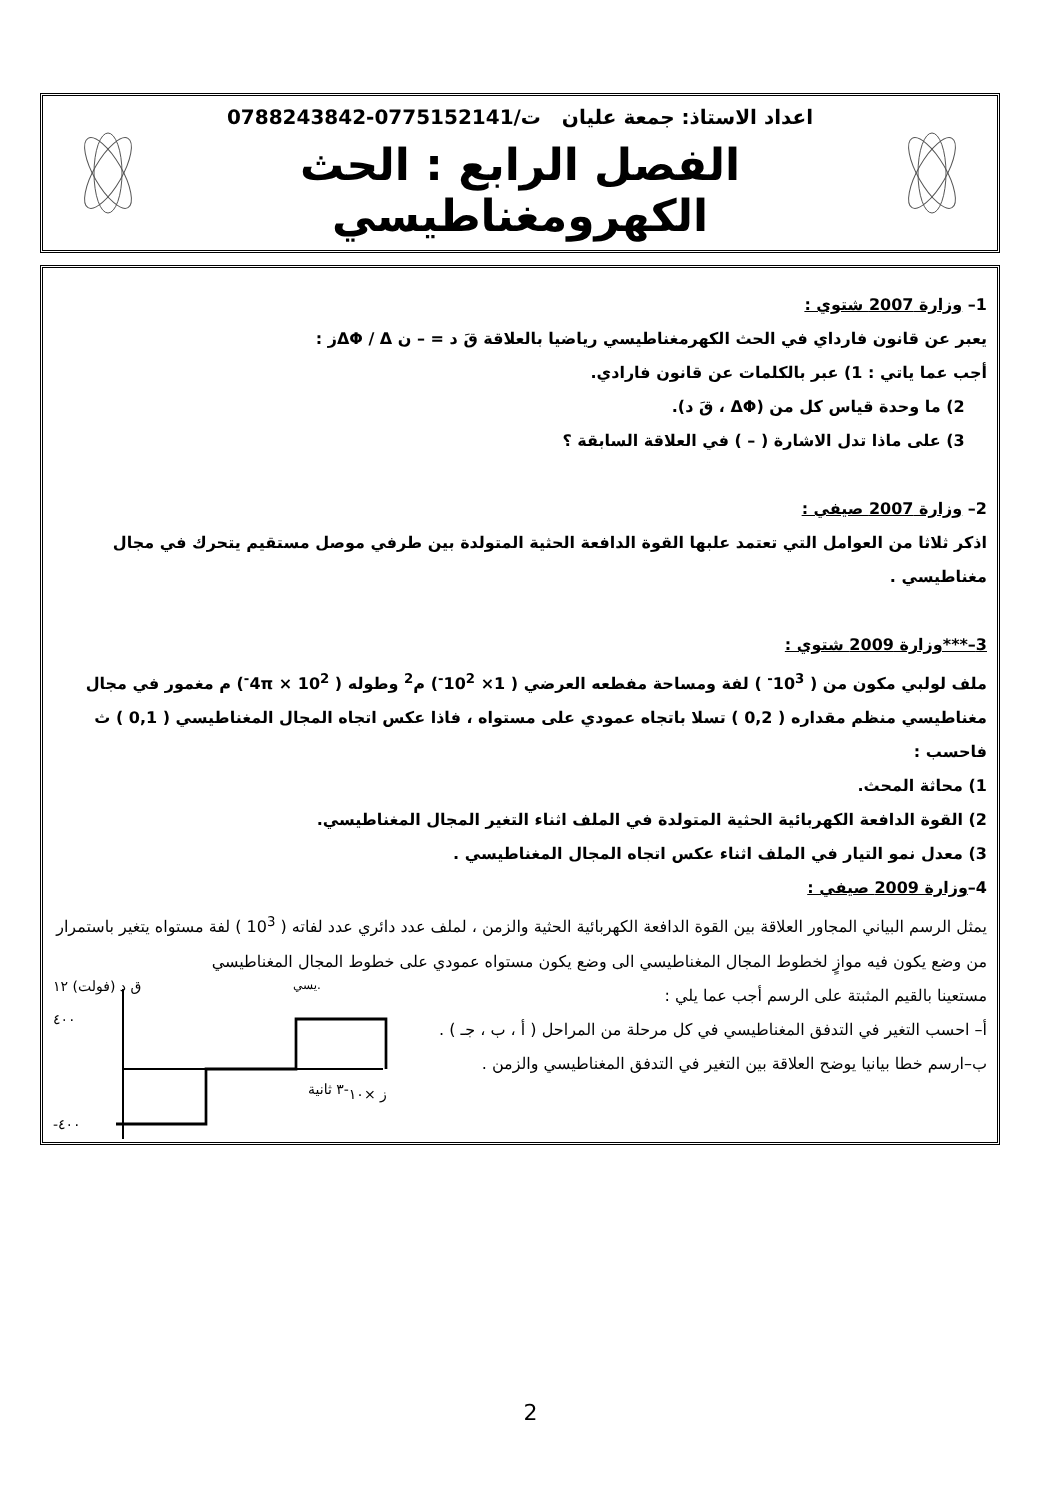اعداد الاستاذ: جمعة عليان ت/0775152141-0788243842
الفصل الرابع : الحث الكهرومغناطيسي
1– وزارة 2007 شتوي :
يعبر عن قانون فارداي في الحث الكهرمغناطيسي رياضيا بالعلاقة قَ د = – ن ΔΦ / Δز :
أجب عما ياتي : 1) عبر بالكلمات عن قانون فارادي.
2) ما وحدة قياس كل من (ΔΦ ، قَ د).
3) على ماذا تدل الاشارة ( – ) في العلاقة السابقة ؟
2– وزارة 2007 صيفي :
اذكر ثلاثا من العوامل التي تعتمد علبها القوة الدافعة الحثية المتولدة بين طرفي موصل مستقيم يتحرك في مجال مغناطيسي .
3–***وزارة 2009 شتوي :
ملف لولبي مكون من ( 10<sup>3-</sup> ) لفة ومساحة مفطعه العرضي ( 1× 10<sup>2-</sup>) م<sup>2</sup> وطوله ( 4π × 10<sup>2-</sup>) م مغمور في مجال مغناطيسي منظم مقداره ( 0,2 ) تسلا باتجاه عمودي على مستواه ، فاذا عكس اتجاه المجال المغناطيسي ( 0,1 ) ث فاحسب :
1) محاثة المحث.
2) القوة الدافعة الكهربائية الحثية المتولدة في الملف اثناء التغير المجال المغناطيسي.
3) معدل نمو التيار في الملف اثناء عكس اتجاه المجال المغناطيسي .
4–وزارة 2009 صيفي :
يمثل الرسم البياني المجاور العلاقة بين القوة الدافعة الكهربائية الحثية والزمن ، لملف عدد دائري عدد لفاته ( 10<sup>3</sup> ) لفة مستواه يتغير باستمرار من وضع يكون فيه موازٍ لخطوط المجال المغناطيسي الى وضع يكون مستواه عمودي على خطوط المجال المغناطيسي
مستعينا بالقيم المثبتة على الرسم أجب عما يلي :
أ– احسب التغير في التدفق المغناطيسي في كل مرحلة من المراحل ( أ ، ب ، جـ ) .
ب–ارسم خطا بيانيا يوضح العلاقة بين التغير في التدفق المغناطيسي والزمن .
ق د (فولت) ١٢
٤٠٠
-٤٠٠
ز ×١٠-٣ ثانية
يسي.
2